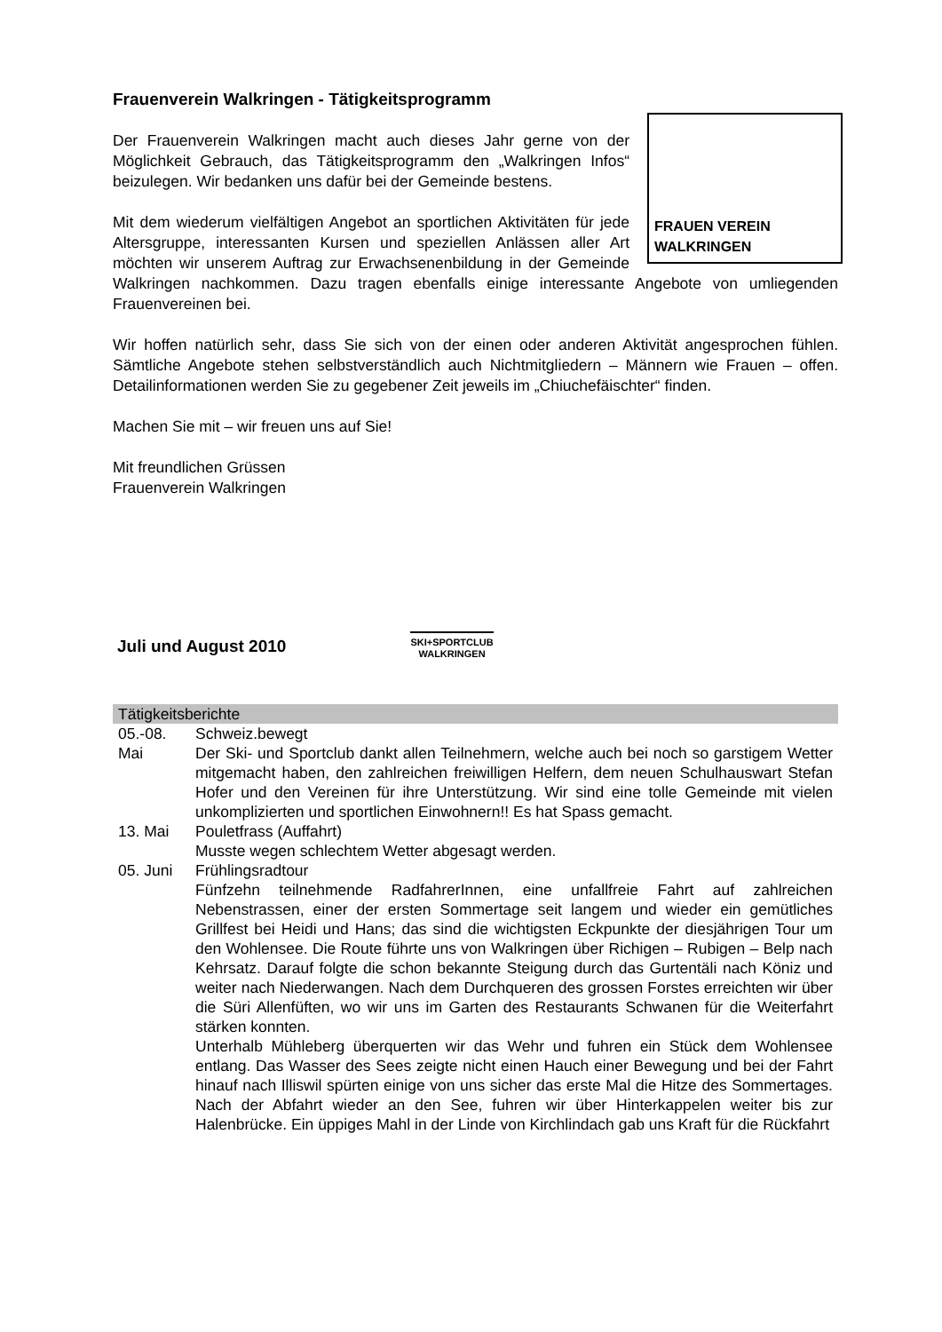Frauenverein Walkringen - Tätigkeitsprogramm
FRAUEN VEREIN WALKRINGEN
Der Frauenverein Walkringen macht auch dieses Jahr gerne von der Möglichkeit Gebrauch, das Tätigkeitsprogramm den „Walkringen Infos“ beizulegen. Wir bedanken uns dafür bei der Gemeinde bestens.
Mit dem wiederum vielfältigen Angebot an sportlichen Aktivitäten für jede Altersgruppe, interessanten Kursen und speziellen Anlässen aller Art möchten wir unserem Auftrag zur Erwachsenenbildung in der Gemeinde Walkringen nachkommen. Dazu tragen ebenfalls einige interessante Angebote von umliegenden Frauenvereinen bei.
Wir hoffen natürlich sehr, dass Sie sich von der einen oder anderen Aktivität angesprochen fühlen. Sämtliche Angebote stehen selbstverständlich auch Nichtmitgliedern – Männern wie Frauen – offen. Detailinformationen werden Sie zu gegebener Zeit jeweils im „Chiuchefäischter“ finden.
Machen Sie mit – wir freuen uns auf Sie!
Mit freundlichen Grüssen
Frauenverein Walkringen
Juli und August 2010
SKI+SPORTCLUB
WALKRINGEN
| Tätigkeitsberichte | |
| --- | --- |
| 05.-08. Mai | Schweiz.bewegt Der Ski- und Sportclub dankt allen Teilnehmern, welche auch bei noch so garstigem Wetter mitgemacht haben, den zahlreichen freiwilligen Helfern, dem neuen Schulhauswart Stefan Hofer und den Vereinen für ihre Unterstützung. Wir sind eine tolle Gemeinde mit vielen unkomplizierten und sportlichen Einwohnern!! Es hat Spass gemacht. |
| 13. Mai | Pouletfrass (Auffahrt) Musste wegen schlechtem Wetter abgesagt werden. |
| 05. Juni | Frühlingsradtour Fünfzehn teilnehmende RadfahrerInnen, eine unfallfreie Fahrt auf zahlreichen Nebenstrassen, einer der ersten Sommertage seit langem und wieder ein gemütliches Grillfest bei Heidi und Hans; das sind die wichtigsten Eckpunkte der diesjährigen Tour um den Wohlensee. Die Route führte uns von Walkringen über Richigen – Rubigen – Belp nach Kehrsatz. Darauf folgte die schon bekannte Steigung durch das Gurtentäli nach Köniz und weiter nach Niederwangen. Nach dem Durchqueren des grossen Forstes erreichten wir über die Süri Allenfüften, wo wir uns im Garten des Restaurants Schwanen für die Weiterfahrt stärken konnten. Unterhalb Mühleberg überquerten wir das Wehr und fuhren ein Stück dem Wohlensee entlang. Das Wasser des Sees zeigte nicht einen Hauch einer Bewegung und bei der Fahrt hinauf nach Illiswil spürten einige von uns sicher das erste Mal die Hitze des Sommertages. Nach der Abfahrt wieder an den See, fuhren wir über Hinterkappelen weiter bis zur Halenbrücke. Ein üppiges Mahl in der Linde von Kirchlindach gab uns Kraft für die Rückfahrt |